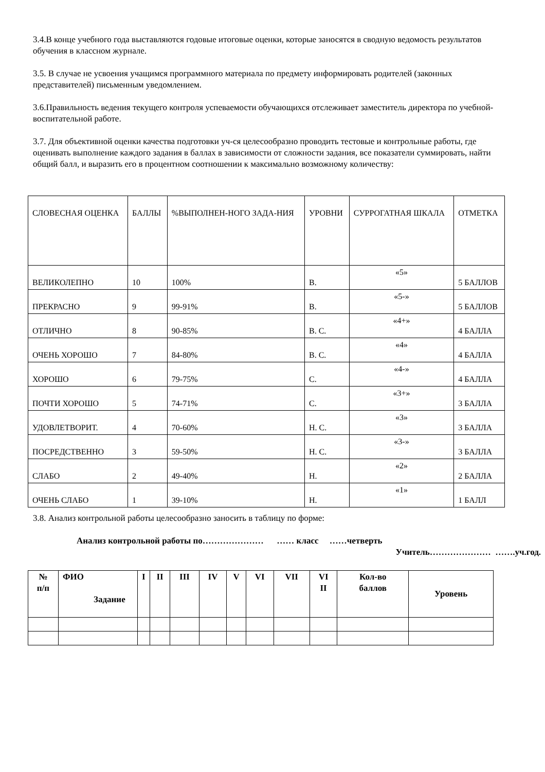3.4.В конце учебного года выставляются годовые итоговые оценки, которые заносятся в сводную ведомость результатов обучения в классном журнале.
3.5. В случае не усвоения учащимся программного материала по предмету информировать родителей (законных представителей) письменным уведомлением.
3.6.Правильность ведения текущего контроля успеваемости обучающихся отслеживает заместитель директора по учебной-воспитательной работе.
3.7. Для объективной оценки качества подготовки уч-ся целесообразно проводить тестовые и контрольные работы, где оценивать выполнение каждого задания в баллах в зависимости от сложности задания, все показатели суммировать, найти общий балл, и выразить его в процентном соотношении к максимально возможному количеству:
| СЛОВЕСНАЯ ОЦЕНКА | БАЛЛЫ | %ВЫПОЛНЕН-НОГО ЗАДА-НИЯ | УРОВНИ | СУРРОГАТНАЯ ШКАЛА | ОТМЕТКА |
| ВЕЛИКОЛЕПНО | 10 | 100% | В. | «5» | 5 БАЛЛОВ |
| ПРЕКРАСНО | 9 | 99-91% | В. | «5-» | 5 БАЛЛОВ |
| ОТЛИЧНО | 8 | 90-85% | В. С. | «4+» | 4 БАЛЛА |
| ОЧЕНЬ ХОРОШО | 7 | 84-80% | В. С. | «4» | 4 БАЛЛА |
| ХОРОШО | 6 | 79-75% | С. | «4-» | 4 БАЛЛА |
| ПОЧТИ ХОРОШО | 5 | 74-71% | С. | «3+» | 3 БАЛЛА |
| УДОВЛЕТВОРИТ. | 4 | 70-60% | Н. С. | «3» | 3 БАЛЛА |
| ПОСРЕДСТВЕННО | 3 | 59-50% | Н. С. | «3-» | 3 БАЛЛА |
| СЛАБО | 2 | 49-40% | Н. | «2» | 2 БАЛЛА |
| ОЧЕНЬ СЛАБО | 1 | 39-10% | Н. | «1» | 1 БАЛЛ |
3.8. Анализ контрольной работы целесообразно заносить в таблицу по форме:
Анализ контрольной работы по………………… …… класс ……четверть
Учитель………………… …….уч.год.
| № п/п | ФИО Задание | I | II | III | IV | V | VI | VII | VI II | Кол-во баллов | Уровень |
| --- | --- | --- | --- | --- | --- | --- | --- | --- | --- | --- | --- |